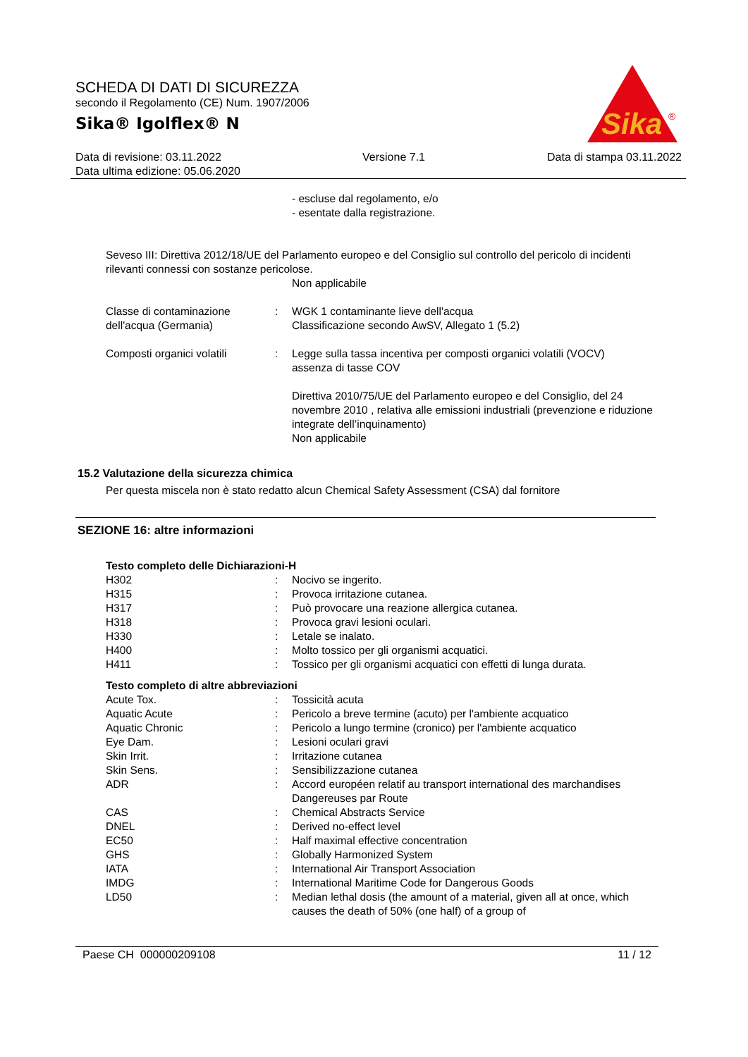SCHEDA DI DATI DI SICUREZZA
secondo il Regolamento (CE) Num. 1907/2006
Sika® Igolflex® N
Sika
®
Data di revisione: 03.11.2022
Data ultima edizione: 05.06.2020
Versione 7.1 Data di stampa 03.11.2022
- escluse dal regolamento, e/o
- esentate dalla registrazione.
Seveso III: Direttiva 2012/18/UE del Parlamento europeo e del Consiglio sul controllo del pericolo di incidenti rilevanti connessi con sostanze pericolose.
Non applicabile
| Classe di contaminazione dell'acqua (Germania) | : | WGK 1 contaminante lieve dell'acqua Classificazione secondo AwSV, Allegato 1 (5.2) |
| Composti organici volatili | : | Legge sulla tassa incentiva per composti organici volatili (VOCV) assenza di tasse COV Direttiva 2010/75/UE del Parlamento europeo e del Consiglio, del 24 novembre 2010 , relativa alle emissioni industriali (prevenzione e riduzione integrate dell’inquinamento) Non applicabile |
15.2 Valutazione della sicurezza chimica
Per questa miscela non è stato redatto alcun Chemical Safety Assessment (CSA) dal fornitore
SEZIONE 16: altre informazioni
Testo completo delle Dichiarazioni-H
| H302 | : | Nocivo se ingerito. |
| H315 | : | Provoca irritazione cutanea. |
| H317 | : | Può provocare una reazione allergica cutanea. |
| H318 | : | Provoca gravi lesioni oculari. |
| H330 | : | Letale se inalato. |
| H400 | : | Molto tossico per gli organismi acquatici. |
| H411 | : | Tossico per gli organismi acquatici con effetti di lunga durata. |
Testo completo di altre abbreviazioni
| Acute Tox. | : | Tossicità acuta |
| Aquatic Acute | : | Pericolo a breve termine (acuto) per l'ambiente acquatico |
| Aquatic Chronic | : | Pericolo a lungo termine (cronico) per l'ambiente acquatico |
| Eye Dam. | : | Lesioni oculari gravi |
| Skin Irrit. | : | Irritazione cutanea |
| Skin Sens. | : | Sensibilizzazione cutanea |
| ADR | : | Accord européen relatif au transport international des marchandises Dangereuses par Route |
| CAS | : | Chemical Abstracts Service |
| DNEL | : | Derived no-effect level |
| EC50 | : | Half maximal effective concentration |
| GHS | : | Globally Harmonized System |
| IATA | : | International Air Transport Association |
| IMDG | : | International Maritime Code for Dangerous Goods |
| LD50 | : | Median lethal dosis (the amount of a material, given all at once, which causes the death of 50% (one half) of a group of |
Paese CH 000000209108 11 / 12